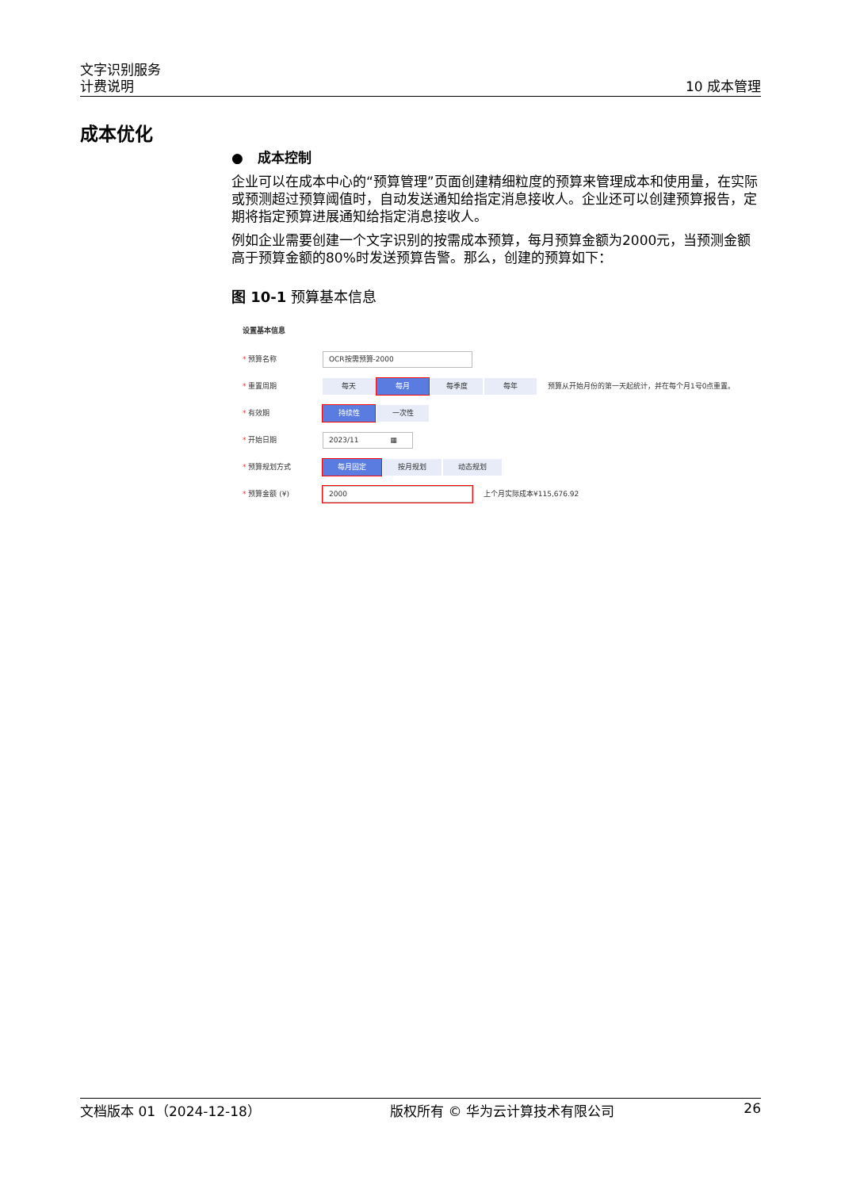文字识别服务
计费说明
10 成本管理
成本优化
● 成本控制
企业可以在成本中心的“预算管理”页面创建精细粒度的预算来管理成本和使用量，在实际或预测超过预算阈值时，自动发送通知给指定消息接收人。企业还可以创建预算报告，定期将指定预算进展通知给指定消息接收人。
例如企业需要创建一个文字识别的按需成本预算，每月预算金额为2000元，当预测金额高于预算金额的80%时发送预算告警。那么，创建的预算如下：
图 10-1 预算基本信息
设置基本信息
* 预算名称
OCR按需预算-2000
* 重置周期
每天 每月 每季度 每年
预算从开始月份的第一天起统计，并在每个月1号0点重置。
* 有效期
持续性 一次性
* 开始日期
2023/11 ▦
* 预算规划方式
每月固定 按月规划 动态规划
* 预算金额 (¥)
2000
上个月实际成本¥115,676.92
文档版本 01（2024-12-18） 版权所有 © 华为云计算技术有限公司 26